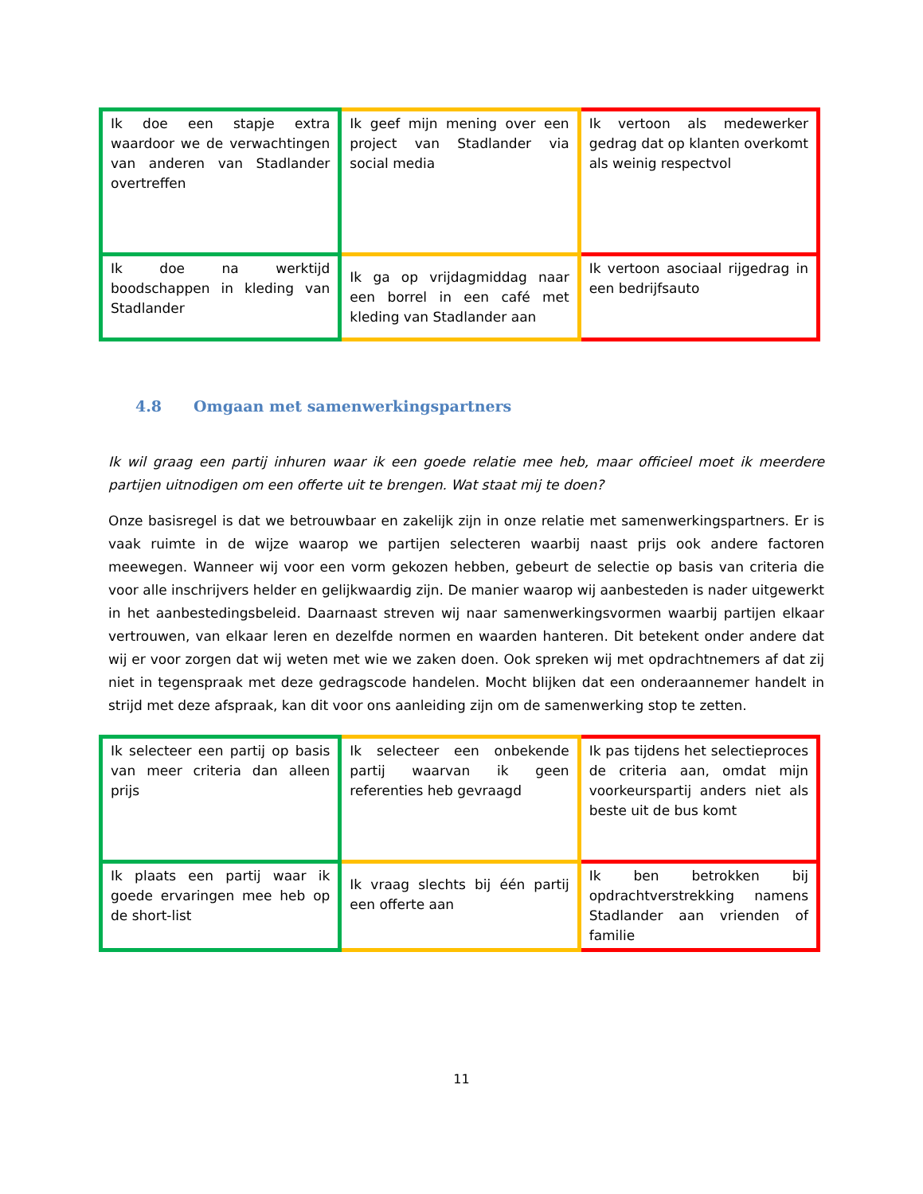| Ik doe een stapje extra waardoor we de verwachtingen van anderen van Stadlander overtreffen | Ik geef mijn mening over een project van Stadlander via social media | Ik vertoon als medewerker gedrag dat op klanten overkomt als weinig respectvol |
| Ik doe na werktijd boodschappen in kleding van Stadlander | Ik ga op vrijdagmiddag naar een borrel in een café met kleding van Stadlander aan | Ik vertoon asociaal rijgedrag in een bedrijfsauto |
4.8 Omgaan met samenwerkingspartners
Ik wil graag een partij inhuren waar ik een goede relatie mee heb, maar officieel moet ik meerdere partijen uitnodigen om een offerte uit te brengen. Wat staat mij te doen?
Onze basisregel is dat we betrouwbaar en zakelijk zijn in onze relatie met samenwerkingspartners. Er is vaak ruimte in de wijze waarop we partijen selecteren waarbij naast prijs ook andere factoren meewegen. Wanneer wij voor een vorm gekozen hebben, gebeurt de selectie op basis van criteria die voor alle inschrijvers helder en gelijkwaardig zijn. De manier waarop wij aanbesteden is nader uitgewerkt in het aanbestedingsbeleid. Daarnaast streven wij naar samenwerkingsvormen waarbij partijen elkaar vertrouwen, van elkaar leren en dezelfde normen en waarden hanteren. Dit betekent onder andere dat wij er voor zorgen dat wij weten met wie we zaken doen. Ook spreken wij met opdrachtnemers af dat zij niet in tegenspraak met deze gedragscode handelen. Mocht blijken dat een onderaannemer handelt in strijd met deze afspraak, kan dit voor ons aanleiding zijn om de samenwerking stop te zetten.
| Ik selecteer een partij op basis van meer criteria dan alleen prijs | Ik selecteer een onbekende partij waarvan ik geen referenties heb gevraagd | Ik pas tijdens het selectieproces de criteria aan, omdat mijn voorkeurspartij anders niet als beste uit de bus komt |
| Ik plaats een partij waar ik goede ervaringen mee heb op de short-list | Ik vraag slechts bij één partij een offerte aan | Ik ben betrokken bij opdrachtverstrekking namens Stadlander aan vrienden of familie |
11